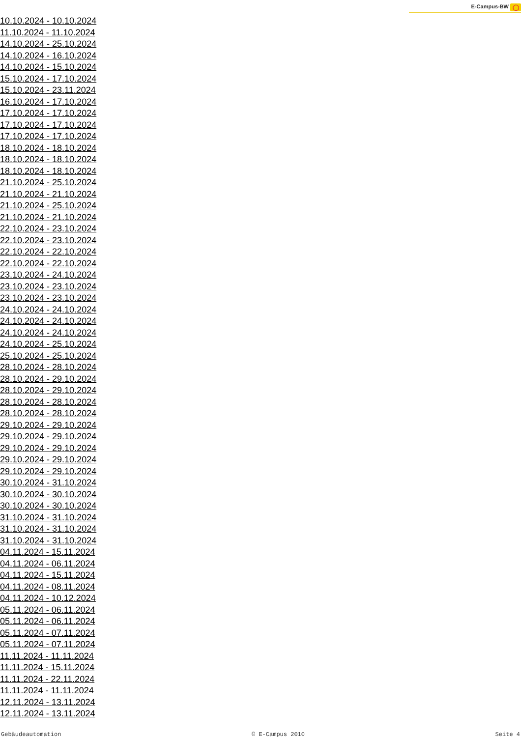E-Campus-BW ◯
10.10.2024 - 10.10.2024
11.10.2024 - 11.10.2024
14.10.2024 - 25.10.2024
14.10.2024 - 16.10.2024
14.10.2024 - 15.10.2024
15.10.2024 - 17.10.2024
15.10.2024 - 23.11.2024
16.10.2024 - 17.10.2024
17.10.2024 - 17.10.2024
17.10.2024 - 17.10.2024
17.10.2024 - 17.10.2024
18.10.2024 - 18.10.2024
18.10.2024 - 18.10.2024
18.10.2024 - 18.10.2024
21.10.2024 - 25.10.2024
21.10.2024 - 21.10.2024
21.10.2024 - 25.10.2024
21.10.2024 - 21.10.2024
22.10.2024 - 23.10.2024
22.10.2024 - 23.10.2024
22.10.2024 - 22.10.2024
22.10.2024 - 22.10.2024
23.10.2024 - 24.10.2024
23.10.2024 - 23.10.2024
23.10.2024 - 23.10.2024
24.10.2024 - 24.10.2024
24.10.2024 - 24.10.2024
24.10.2024 - 24.10.2024
24.10.2024 - 25.10.2024
25.10.2024 - 25.10.2024
28.10.2024 - 28.10.2024
28.10.2024 - 29.10.2024
28.10.2024 - 29.10.2024
28.10.2024 - 28.10.2024
28.10.2024 - 28.10.2024
29.10.2024 - 29.10.2024
29.10.2024 - 29.10.2024
29.10.2024 - 29.10.2024
29.10.2024 - 29.10.2024
29.10.2024 - 29.10.2024
30.10.2024 - 31.10.2024
30.10.2024 - 30.10.2024
30.10.2024 - 30.10.2024
31.10.2024 - 31.10.2024
31.10.2024 - 31.10.2024
31.10.2024 - 31.10.2024
04.11.2024 - 15.11.2024
04.11.2024 - 06.11.2024
04.11.2024 - 15.11.2024
04.11.2024 - 08.11.2024
04.11.2024 - 10.12.2024
05.11.2024 - 06.11.2024
05.11.2024 - 06.11.2024
05.11.2024 - 07.11.2024
05.11.2024 - 07.11.2024
11.11.2024 - 11.11.2024
11.11.2024 - 15.11.2024
11.11.2024 - 22.11.2024
11.11.2024 - 11.11.2024
12.11.2024 - 13.11.2024
12.11.2024 - 13.11.2024
Gebäudeautomation © E-Campus 2010 Seite 4